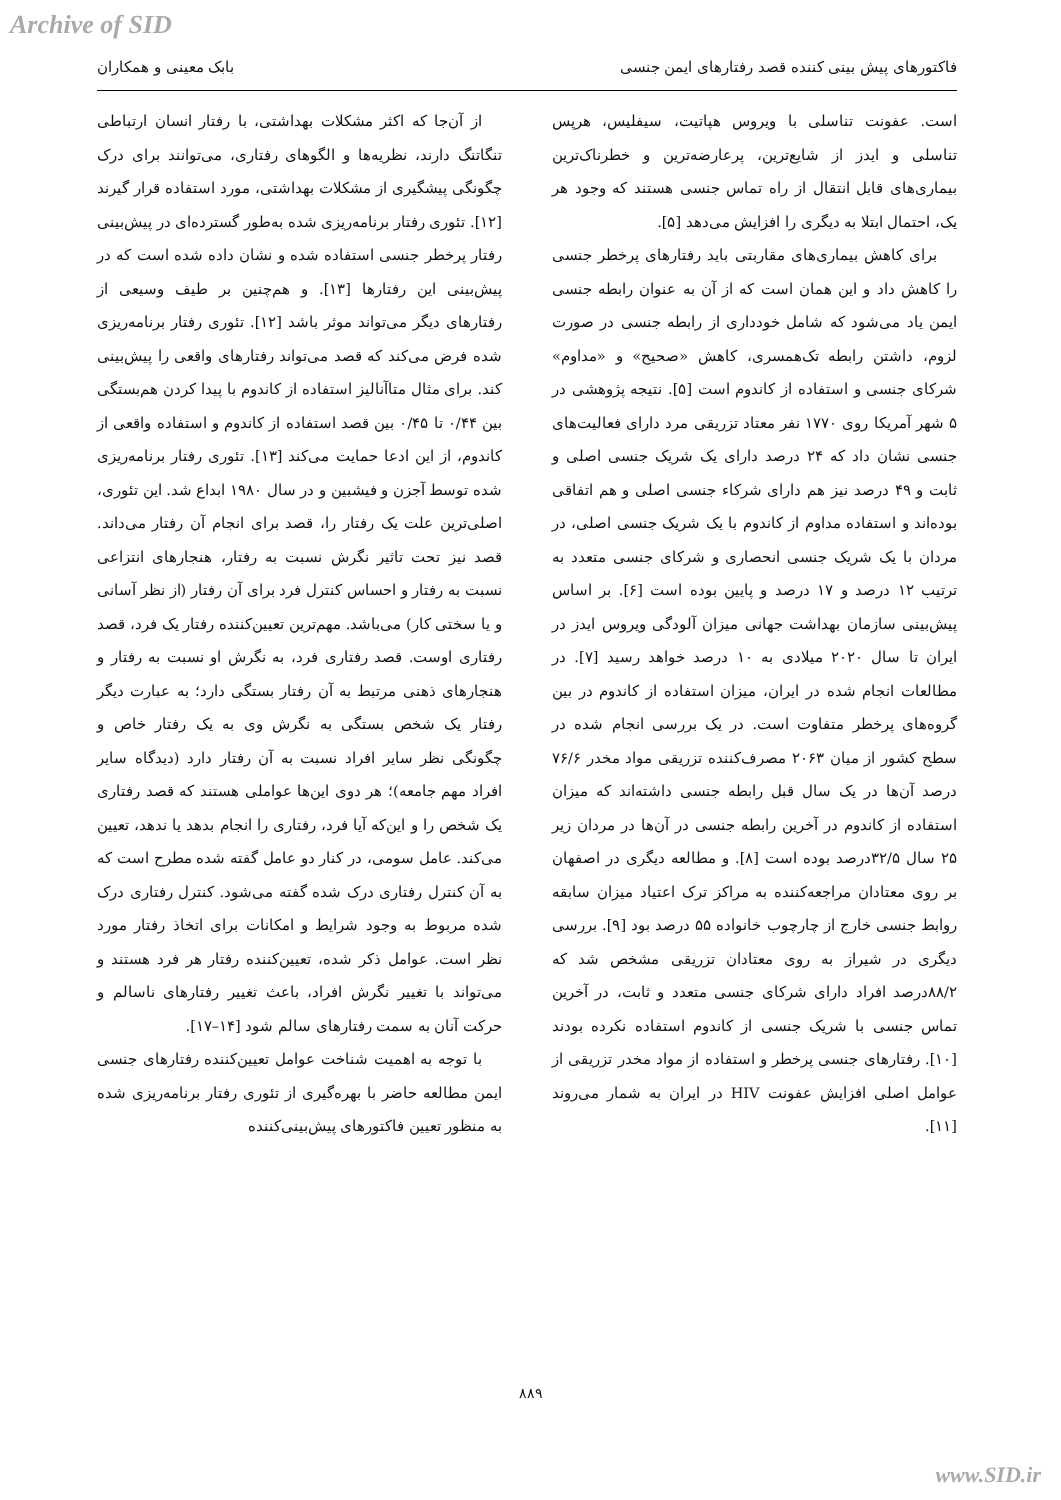Archive of SID
فاکتورهای پیش بینی کننده قصد رفتارهای ایمن جنسی بابک معینی و همکاران
است. عفونت تناسلی با ویروس هپاتیت، سیفلیس، هرپس تناسلی و ایدز از شایع‌ترین، پرعارضه‌ترین و خطرناک‌ترین بیماری‌های قابل انتقال از راه تماس جنسی هستند که وجود هر یک، احتمال ابتلا به دیگری را افزایش می‌دهد [۵].
برای کاهش بیماری‌های مقاربتی باید رفتارهای پرخطر جنسی را کاهش داد و این همان است که از آن به عنوان رابطه جنسی ایمن یاد می‌شود که شامل خودداری از رابطه جنسی در صورت لزوم، داشتن رابطه تک‌همسری، کاهش «صحیح» و «مداوم» شرکای جنسی و استفاده از کاندوم است [۵]. نتیجه پژوهشی در ۵ شهر آمریکا روی ۱۷۷۰ نفر معتاد تزریقی مرد دارای فعالیت‌های جنسی نشان داد که ۲۴ درصد دارای یک شریک جنسی اصلی و ثابت و ۴۹ درصد نیز هم دارای شرکاء جنسی اصلی و هم اتفاقی بوده‌اند و استفاده مداوم از کاندوم با یک شریک جنسی اصلی، در مردان با یک شریک جنسی انحصاری و شرکای جنسی متعدد به ترتیب ۱۲ درصد و ۱۷ درصد و پایین بوده است [۶]. بر اساس پیش‌بینی سازمان بهداشت جهانی میزان آلودگی ویروس ایدز در ایران تا سال ۲۰۲۰ میلادی به ۱۰ درصد خواهد رسید [۷]. در مطالعات انجام شده در ایران، میزان استفاده از کاندوم در بین گروه‌های پرخطر متفاوت است. در یک بررسی انجام شده در سطح کشور از میان ۲۰۶۳ مصرف‌کننده تزریقی مواد مخدر ۷۶/۶ درصد آن‌ها در یک سال قبل رابطه جنسی داشته‌اند که میزان استفاده از کاندوم در آخرین رابطه جنسی در آن‌ها در مردان زیر ۲۵ سال ۳۲/۵درصد بوده است [۸]. و مطالعه دیگری در اصفهان بر روی معتادان مراجعه‌کننده به مراکز ترک اعتیاد میزان سابقه روابط جنسی خارج از چارچوب خانواده ۵۵ درصد بود [۹]. بررسی دیگری در شیراز به روی معتادان تزریقی مشخص شد که ۸۸/۲درصد افراد دارای شرکای جنسی متعدد و ثابت، در آخرین تماس جنسی با شریک جنسی از کاندوم استفاده نکرده بودند [۱۰]. رفتارهای جنسی پرخطر و استفاده از مواد مخدر تزریقی از عوامل اصلی افزایش عفونت HIV در ایران به شمار می‌روند [۱۱].
از آن‌جا که اکثر مشکلات بهداشتی، با رفتار انسان ارتباطی تنگاتنگ دارند، نظریه‌ها و الگوهای رفتاری، می‌توانند برای درک چگونگی پیشگیری از مشکلات بهداشتی، مورد استفاده قرار گیرند [۱۲]. تئوری رفتار برنامه‌ریزی شده به‌طور گسترده‌ای در پیش‌بینی رفتار پرخطر جنسی استفاده شده و نشان داده شده است که در پیش‌بینی این رفتارها [۱۳]. و هم‌چنین بر طیف وسیعی از رفتارهای دیگر می‌تواند موثر باشد [۱۲]. تئوری رفتار برنامه‌ریزی شده فرض می‌کند که قصد می‌تواند رفتارهای واقعی را پیش‌بینی کند. برای مثال متاآنالیز استفاده از کاندوم با پیدا کردن هم‌بستگی بین ۰/۴۴ تا ۰/۴۵ بین قصد استفاده از کاندوم و استفاده واقعی از کاندوم، از این ادعا حمایت می‌کند [۱۳]. تئوری رفتار برنامه‌ریزی شده توسط آجزن و فیشبین و در سال ۱۹۸۰ ابداع شد. این تئوری، اصلی‌ترین علت یک رفتار را، قصد برای انجام آن رفتار می‌داند. قصد نیز تحت تاثیر نگرش نسبت به رفتار، هنجارهای انتزاعی نسبت به رفتار و احساس کنترل فرد برای آن رفتار (از نظر آسانی و یا سختی کار) می‌باشد. مهم‌ترین تعیین‌کننده رفتار یک فرد، قصد رفتاری اوست. قصد رفتاری فرد، به نگرش او نسبت به رفتار و هنجارهای ذهنی مرتبط به آن رفتار بستگی دارد؛ به عبارت دیگر رفتار یک شخص بستگی به نگرش وی به یک رفتار خاص و چگونگی نظر سایر افراد نسبت به آن رفتار دارد (دیدگاه سایر افراد مهم جامعه)؛ هر دوی این‌ها عواملی هستند که قصد رفتاری یک شخص را و این‌که آیا فرد، رفتاری را انجام بدهد یا ندهد، تعیین می‌کند. عامل سومی، در کنار دو عامل گفته شده مطرح است که به آن کنترل رفتاری درک شده گفته می‌شود. کنترل رفتاری درک شده مربوط به وجود شرایط و امکانات برای اتخاذ رفتار مورد نظر است. عوامل ذکر شده، تعیین‌کننده رفتار هر فرد هستند و می‌تواند با تغییر نگرش افراد، باعث تغییر رفتارهای ناسالم و حرکت آنان به سمت رفتارهای سالم شود [۱۴–۱۷].
با توجه به اهمیت شناخت عوامل تعیین‌کننده رفتارهای جنسی ایمن مطالعه حاضر با بهره‌گیری از تئوری رفتار برنامه‌ریزی شده به منظور تعیین فاکتورهای پیش‌بینی‌کننده
۸۸۹
www.SID.ir